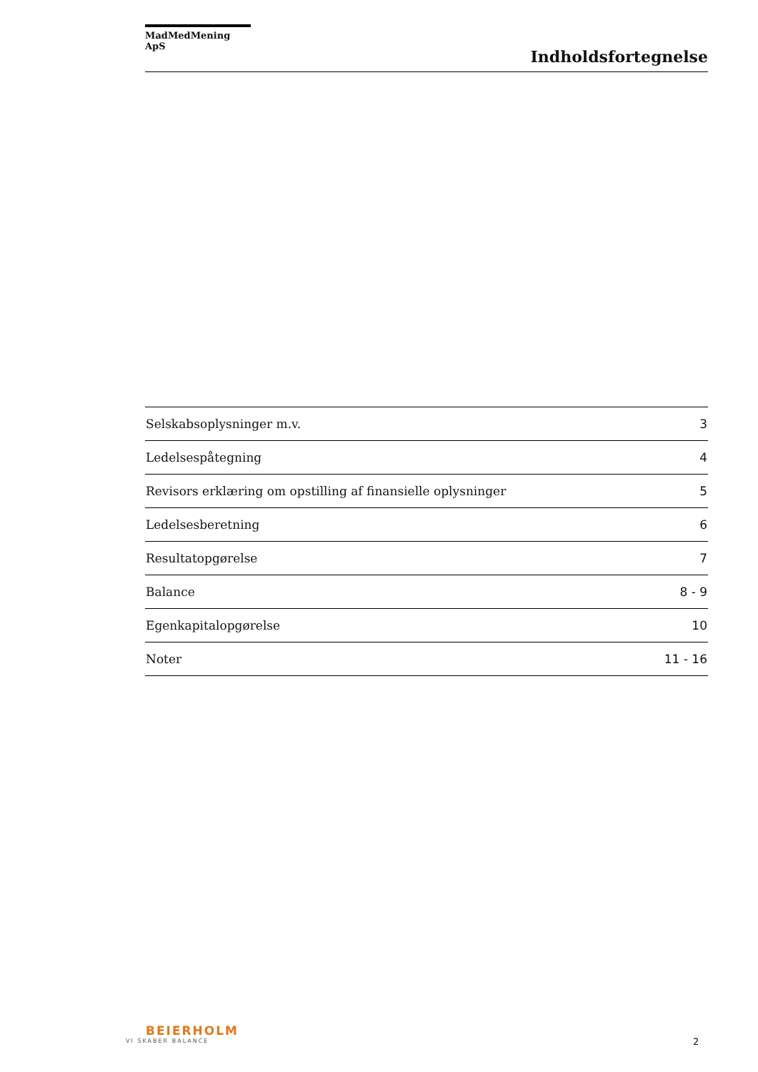MadMedMening ApS
Indholdsfortegnelse
| Selskabsoplysninger m.v. | 3 |
| Ledelsespåtegning | 4 |
| Revisors erklæring om opstilling af finansielle oplysninger | 5 |
| Ledelsesberetning | 6 |
| Resultatopgørelse | 7 |
| Balance | 8 - 9 |
| Egenkapitalopgørelse | 10 |
| Noter | 11 - 16 |
BEIERHOLM
VI SKABER BALANCE
2